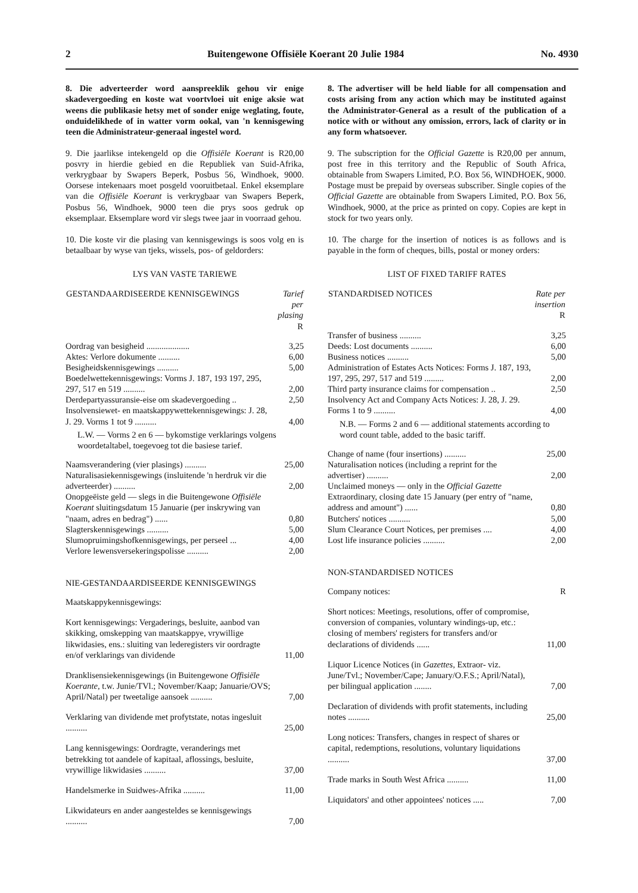2 Buitengewone Offisiële Koerant 20 Julie 1984 No. 4930
8. Die adverteerder word aanspreeklik gehou vir enige skadevergoeding en koste wat voortvloei uit enige aksie wat weens die publikasie hetsy met of sonder enige weglating, foute, onduidelikhede of in watter vorm ookal, van 'n kennisgewing teen die Administrateur-generaal ingestel word.
9. Die jaarlikse intekengeld op die Offisiële Koerant is R20,00 posvry in hierdie gebied en die Republiek van Suid-Afrika, verkrygbaar by Swapers Beperk, Posbus 56, Windhoek, 9000. Oorsese intekenaars moet posgeld vooruitbetaal. Enkel eksemplare van die Offisiële Koerant is verkrygbaar van Swapers Beperk, Posbus 56, Windhoek, 9000 teen die prys soos gedruk op eksemplaar. Eksemplare word vir slegs twee jaar in voorraad gehou.
10. Die koste vir die plasing van kennisgewings is soos volg en is betaalbaar by wyse van tjeks, wissels, pos- of geldorders:
LYS VAN VASTE TARIEWE
| GESTANDAARDISEERDE KENNISGEWINGS | Tarief per plasing R |
| --- | --- |
| Oordrag van besigheid .................... | 3,25 |
| Aktes: Verlore dokumente .......... | 6,00 |
| Besigheidskennisgewings .......... | 5,00 |
| Boedelwettekennisgewings: Vorms J. 187, 193 197, 295, 297, 517 en 519 .......... | 2,00 |
| Derdepartyassuransie-eise om skadevergoeding .. | 2,50 |
| Insolvensiewet- en maatskappywettekennisgewings: J. 28, J. 29. Vorms 1 tot 9 .......... | 4,00 |
| L.W. — Vorms 2 en 6 — bykomstige verklarings volgens woordetaltabel, toegevoeg tot die basiese tarief. | |
| Naamsverandering (vier plasings) .......... | 25,00 |
| Naturalisasiekennisgewings (insluitende 'n herdruk vir die adverteerder) .......... | 2,00 |
| Onopgeëiste geld — slegs in die Buitengewone Offisiële Koerant sluitingsdatum 15 Januarie (per inskrywing van "naam, adres en bedrag") ...... | 0,80 |
| Slagterskennisgewings .......... | 5,00 |
| Slumopruimingshofkennisgewings, per perseel ... | 4,00 |
| Verlore lewensversekeringspolisse .......... | 2,00 |
NIE-GESTANDAARDISEERDE KENNISGEWINGS
| Maatskappykennisgewings: | |
| Kort kennisgewings: Vergaderings, besluite, aanbod van skikking, omskepping van maatskappye, vrywillige likwidasies, ens.: sluiting van lederegisters vir oordragte en/of verklarings van dividende | 11,00 |
| Dranklisensiekennisgewings (in Buitengewone Offisiële Koerante , t.w. Junie/TVl.; November/Kaap; Januarie/OVS; April/Natal) per tweetalige aansoek .......... | 7,00 |
| Verklaring van dividende met profytstate, notas ingesluit .......... | 25,00 |
| Lang kennisgewings: Oordragte, veranderings met betrekking tot aandele of kapitaal, aflossings, besluite, vrywillige likwidasies .......... | 37,00 |
| Handelsmerke in Suidwes-Afrika .......... | 11,00 |
| Likwidateurs en ander aangesteldes se kennisgewings .......... | 7,00 |
8. The advertiser will be held liable for all compensation and costs arising from any action which may be instituted against the Administrator-General as a result of the publication of a notice with or without any omission, errors, lack of clarity or in any form whatsoever.
9. The subscription for the Official Gazette is R20,00 per annum, post free in this territory and the Republic of South Africa, obtainable from Swapers Limited, P.O. Box 56, WINDHOEK, 9000. Postage must be prepaid by overseas subscriber. Single copies of the Official Gazette are obtainable from Swapers Limited, P.O. Box 56, Windhoek, 9000, at the price as printed on copy. Copies are kept in stock for two years only.
10. The charge for the insertion of notices is as follows and is payable in the form of cheques, bills, postal or money orders:
LIST OF FIXED TARIFF RATES
| STANDARDISED NOTICES | Rate per insertion R |
| --- | --- |
| Transfer of business .......... | 3,25 |
| Deeds: Lost documents .......... | 6,00 |
| Business notices .......... | 5,00 |
| Administration of Estates Acts Notices: Forms J. 187, 193, 197, 295, 297, 517 and 519 ......... | 2,00 |
| Third party insurance claims for compensation .. | 2,50 |
| Insolvency Act and Company Acts Notices: J. 28, J. 29. Forms 1 to 9 .......... | 4,00 |
| N.B. — Forms 2 and 6 — additional statements according to word count table, added to the basic tariff. | |
| Change of name (four insertions) .......... | 25,00 |
| Naturalisation notices (including a reprint for the advertiser) .......... | 2,00 |
| Unclaimed moneys — only in the Official Gazette Extraordinary, closing date 15 January (per entry of "name, address and amount") ...... | 0,80 |
| Butchers' notices .......... | 5,00 |
| Slum Clearance Court Notices, per premises .... | 4,00 |
| Lost life insurance policies .......... | 2,00 |
NON-STANDARDISED NOTICES
| Company notices: | R |
| Short notices: Meetings, resolutions, offer of compromise, conversion of companies, voluntary windings-up, etc.: closing of members' registers for transfers and/or declarations of dividends ...... | 11,00 |
| Liquor Licence Notices (in Gazettes, Extraor- viz. June/Tvl.; November/Cape; January/O.F.S.; April/Natal), per bilingual application ........ | 7,00 |
| Declaration of dividends with profit statements, including notes .......... | 25,00 |
| Long notices: Transfers, changes in respect of shares or capital, redemptions, resolutions, voluntary liquidations .......... | 37,00 |
| Trade marks in South West Africa .......... | 11,00 |
| Liquidators' and other appointees' notices ..... | 7,00 |